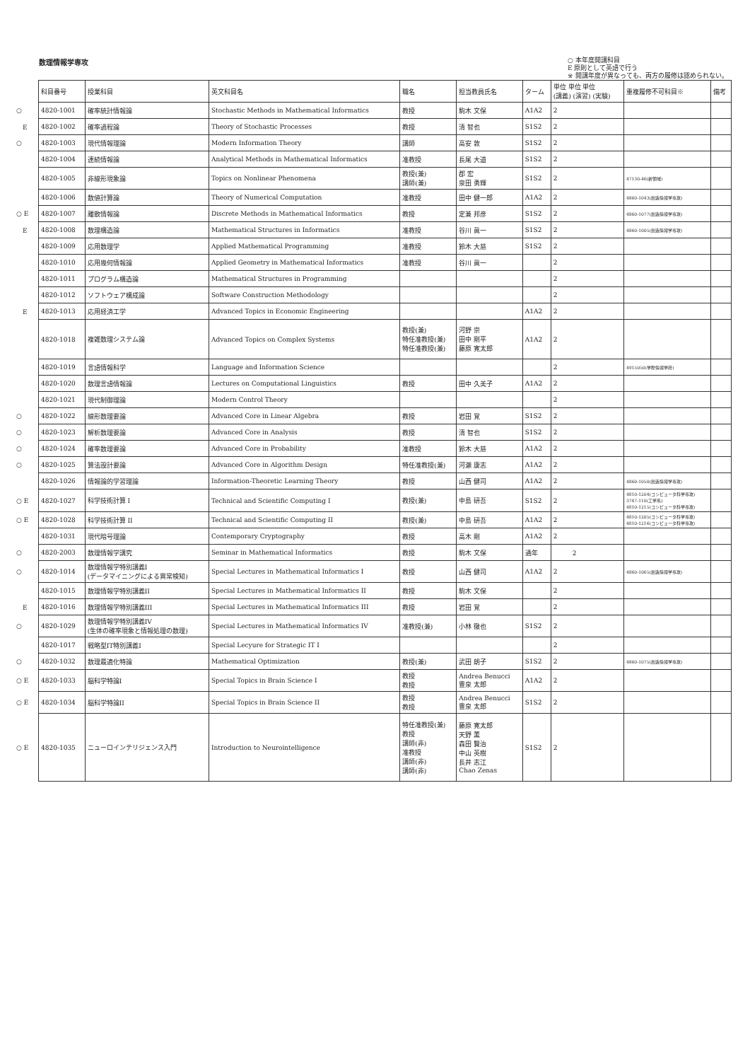数理情報学専攻
○ 本年度開講科目
E 原則として英語で行う
※ 開講年度が異なっても、両方の履修は認められない。
| | 科目番号 | 授業科目 | 英文科目名 | 職名 | 担当教員氏名 | ターム | 単位 単位 単位 (講義) (演習) (実験) | 重複履修不可科目※ | 備考 |
| --- | --- | --- | --- | --- | --- | --- | --- | --- | --- |
| ○ | 4820-1001 | 確率統計情報論 | Stochastic Methods in Mathematical Informatics | 教授 | 駒木 文保 | A1A2 | 2 | | |
| E | 4820-1002 | 確率過程論 | Theory of Stochastic Processes | 教授 | 清 智也 | S1S2 | 2 | | |
| ○ | 4820-1003 | 現代情報理論 | Modern Information Theory | 講師 | 高安 敦 | S1S2 | 2 | | |
| | 4820-1004 | 連続情報論 | Analytical Methods in Mathematical Informatics | 准教授 | 長尾 大道 | S1S2 | 2 | | |
| | 4820-1005 | 非線形現象論 | Topics on Nonlinear Phenomena | 教授(兼) 講師(兼) | 郡 宏 泉田 勇輝 | S1S2 | 2 | 47130-46(新領域) | |
| | 4820-1006 | 数値計算論 | Theory of Numerical Computation | 准教授 | 田中 健一郎 | A1A2 | 2 | 4860-1043(創造情報学専攻) | |
| ○ E | 4820-1007 | 離散情報論 | Discrete Methods in Mathematical Informatics | 教授 | 定兼 邦彦 | S1S2 | 2 | 4860-1077(創造情報学専攻) | |
| E | 4820-1008 | 数理構造論 | Mathematical Structures in Informatics | 准教授 | 谷川 眞一 | S1S2 | 2 | 4860-1005(創造情報学専攻) | |
| | 4820-1009 | 応用数理学 | Applied Mathematical Programming | 准教授 | 鈴木 大慈 | S1S2 | 2 | | |
| | 4820-1010 | 応用幾何情報論 | Applied Geometry in Mathematical Informatics | 准教授 | 谷川 眞一 | | 2 | | |
| | 4820-1011 | プログラム構造論 | Mathematical Structures in Programming | | | | 2 | | |
| | 4820-1012 | ソフトウェア構成論 | Software Construction Methodology | | | | 2 | | |
| E | 4820-1013 | 応用経済工学 | Advanced Topics in Economic Engineering | | | A1A2 | 2 | | |
| | 4820-1018 | 複雑数理システム論 | Advanced Topics on Complex Systems | 教授(兼) 特任准教授(兼) 特任准教授(兼) | 河野 崇 田中 剛平 藤原 寛太郎 | A1A2 | 2 | | |
| | 4820-1019 | 言語情報科学 | Language and Information Science | | | | 2 | 4915050(学際情報学府) | |
| | 4820-1020 | 数理言語情報論 | Lectures on Computational Linguistics | 教授 | 田中 久美子 | A1A2 | 2 | | |
| | 4820-1021 | 現代制御理論 | Modern Control Theory | | | | 2 | | |
| ○ | 4820-1022 | 線形数理要論 | Advanced Core in Linear Algebra | 教授 | 岩田 覚 | S1S2 | 2 | | |
| ○ | 4820-1023 | 解析数理要論 | Advanced Core in Analysis | 教授 | 清 智也 | S1S2 | 2 | | |
| ○ | 4820-1024 | 確率数理要論 | Advanced Core in Probability | 准教授 | 鈴木 大慈 | A1A2 | 2 | | |
| ○ | 4820-1025 | 算法設計要論 | Advanced Core in Algorithm Design | 特任准教授(兼) | 河瀬 康志 | A1A2 | 2 | | |
| | 4820-1026 | 情報論的学習理論 | Information-Theoretic Learning Theory | 教授 | 山西 健司 | A1A2 | 2 | 4860-1050(創造情報学専攻) | |
| ○ E | 4820-1027 | 科学技術計算 I | Technical and Scientific Computing I | 教授(兼) | 中島 研吾 | S1S2 | 2 | 4810-1204(コンピュータ科学専攻) 3747-110(工学系) 4810-1215(コンピュータ科学専攻) | |
| ○ E | 4820-1028 | 科学技術計算 II | Technical and Scientific Computing II | 教授(兼) | 中島 研吾 | A1A2 | 2 | 4810-1205(コンピュータ科学専攻) 4810-1216(コンピュータ科学専攻) | |
| | 4820-1031 | 現代暗号理論 | Contemporary Cryptography | 教授 | 高木 剛 | A1A2 | 2 | | |
| ○ | 4820-2003 | 数理情報学講究 | Seminar in Mathematical Informatics | 教授 | 駒木 文保 | 通年 | 2 | | |
| ○ | 4820-1014 | 数理情報学特別講義I (データマイニングによる異常検知) | Special Lectures in Mathematical Informatics I | 教授 | 山西 健司 | A1A2 | 2 | 4860-1065(創造情報学専攻) | |
| | 4820-1015 | 数理情報学特別講義II | Special Lectures in Mathematical Informatics II | 教授 | 駒木 文保 | | 2 | | |
| E | 4820-1016 | 数理情報学特別講義III | Special Lectures in Mathematical Informatics III | 教授 | 岩田 覚 | | 2 | | |
| ○ | 4820-1029 | 数理情報学特別講義IV (生体の確率現象と情報処理の数理) | Special Lectures in Mathematical Informatics IV | 准教授(兼) | 小林 徹也 | S1S2 | 2 | | |
| | 4820-1017 | 戦略型IT特別講義I | Special Lecyure for Strategic IT I | | | | 2 | | |
| ○ | 4820-1032 | 数理最適化特論 | Mathematical Optimization | 教授(兼) | 武田 朗子 | S1S2 | 2 | 4860-1075(創造情報学専攻) | |
| ○ E | 4820-1033 | 脳科学特論I | Special Topics in Brain Science I | 教授 教授 | Andrea Benucci 豊泉 太郎 | A1A2 | 2 | | |
| ○ E | 4820-1034 | 脳科学特論II | Special Topics in Brain Science II | 教授 教授 | Andrea Benucci 豊泉 太郎 | S1S2 | 2 | | |
| ○ E | 4820-1035 | ニューロインテリジェンス入門 | Introduction to Neurointelligence | 特任准教授(兼) 教授 講師(非) 准教授 講師(非) 講師(非) | 藤原 寛太郎 天野 薫 森田 賢治 中山 英樹 長井 志江 Chao Zenas | S1S2 | 2 | | |